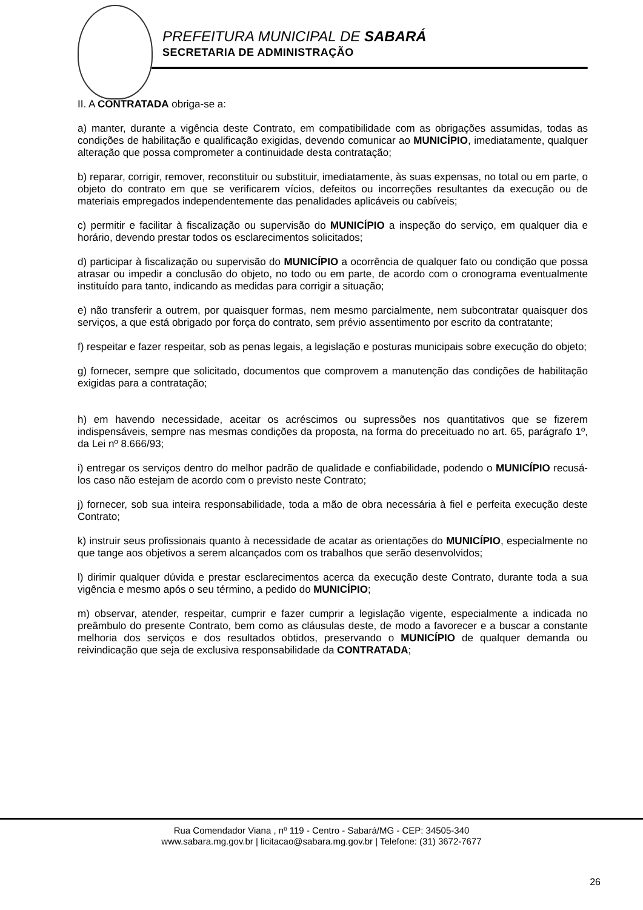PREFEITURA MUNICIPAL DE SABARÁ
SECRETARIA DE ADMINISTRAÇÃO
II. A CONTRATADA obriga-se a:
a) manter, durante a vigência deste Contrato, em compatibilidade com as obrigações assumidas, todas as condições de habilitação e qualificação exigidas, devendo comunicar ao MUNICÍPIO, imediatamente, qualquer alteração que possa comprometer a continuidade desta contratação;
b) reparar, corrigir, remover, reconstituir ou substituir, imediatamente, às suas expensas, no total ou em parte, o objeto do contrato em que se verificarem vícios, defeitos ou incorreções resultantes da execução ou de materiais empregados independentemente das penalidades aplicáveis ou cabíveis;
c) permitir e facilitar à fiscalização ou supervisão do MUNICÍPIO a inspeção do serviço, em qualquer dia e horário, devendo prestar todos os esclarecimentos solicitados;
d) participar à fiscalização ou supervisão do MUNICÍPIO a ocorrência de qualquer fato ou condição que possa atrasar ou impedir a conclusão do objeto, no todo ou em parte, de acordo com o cronograma eventualmente instituído para tanto, indicando as medidas para corrigir a situação;
e) não transferir a outrem, por quaisquer formas, nem mesmo parcialmente, nem subcontratar quaisquer dos serviços, a que está obrigado por força do contrato, sem prévio assentimento por escrito da contratante;
f) respeitar e fazer respeitar, sob as penas legais, a legislação e posturas municipais sobre execução do objeto;
g) fornecer, sempre que solicitado, documentos que comprovem a manutenção das condições de habilitação exigidas para a contratação;
h) em havendo necessidade, aceitar os acréscimos ou supressões nos quantitativos que se fizerem indispensáveis, sempre nas mesmas condições da proposta, na forma do preceituado no art. 65, parágrafo 1º, da Lei nº 8.666/93;
i) entregar os serviços dentro do melhor padrão de qualidade e confiabilidade, podendo o MUNICÍPIO recusá-los caso não estejam de acordo com o previsto neste Contrato;
j) fornecer, sob sua inteira responsabilidade, toda a mão de obra necessária à fiel e perfeita execução deste Contrato;
k) instruir seus profissionais quanto à necessidade de acatar as orientações do MUNICÍPIO, especialmente no que tange aos objetivos a serem alcançados com os trabalhos que serão desenvolvidos;
l) dirimir qualquer dúvida e prestar esclarecimentos acerca da execução deste Contrato, durante toda a sua vigência e mesmo após o seu término, a pedido do MUNICÍPIO;
m) observar, atender, respeitar, cumprir e fazer cumprir a legislação vigente, especialmente a indicada no preâmbulo do presente Contrato, bem como as cláusulas deste, de modo a favorecer e a buscar a constante melhoria dos serviços e dos resultados obtidos, preservando o MUNICÍPIO de qualquer demanda ou reivindicação que seja de exclusiva responsabilidade da CONTRATADA;
Rua Comendador Viana , nº 119 - Centro - Sabará/MG - CEP: 34505-340
www.sabara.mg.gov.br | licitacao@sabara.mg.gov.br | Telefone: (31) 3672-7677
26